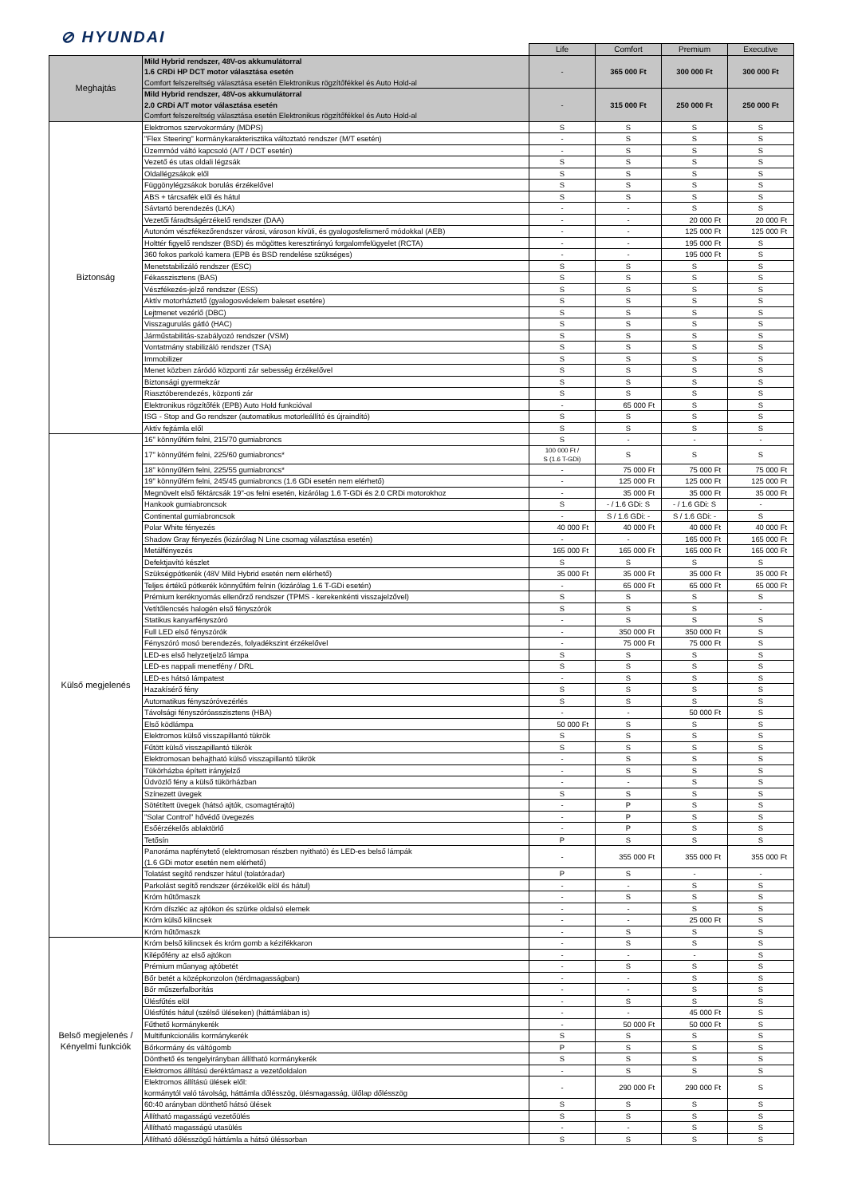⊘ HYUNDAI
| | | Life | Comfort | Premium | Executive |
| Meghajtás | Mild Hybrid rendszer, 48V-os akkumulátorral 1.6 CRDi HP DCT motor választása esetén Comfort felszereltség választása esetén Elektronikus rögzítőfékkel és Auto Hold-al | - | 365 000 Ft | 300 000 Ft | 300 000 Ft |
| | Mild Hybrid rendszer, 48V-os akkumulátorral 2.0 CRDi A/T motor választása esetén Comfort felszereltség választása esetén Elektronikus rögzítőfékkel és Auto Hold-al | - | 315 000 Ft | 250 000 Ft | 250 000 Ft |
| Biztonság | Elektromos szervokormány (MDPS) | S | S | S | S |
| | "Flex Steering" kormánykarakterisztika változtató rendszer (M/T esetén) | - | S | S | S |
| | Üzemmód váltó kapcsoló (A/T / DCT esetén) | - | S | S | S |
| | Vezető és utas oldali légzsák | S | S | S | S |
| | Oldallégzsákok elől | S | S | S | S |
| | Függönylégzsákok borulás érzékelővel | S | S | S | S |
| | ABS + tárcsafék elől és hátul | S | S | S | S |
| | Sávtartó berendezés (LKA) | - | - | S | S |
| | Vezetői fáradtságérzékelő rendszer (DAA) | - | - | 20 000 Ft | 20 000 Ft |
| | Autonóm vészfékezőrendszer városi, városon kívüli, és gyalogosfelismerő módokkal (AEB) | - | - | 125 000 Ft | 125 000 Ft |
| | Holttér figyelő rendszer (BSD) és mögöttes keresztirányú forgalomfelügyelet (RCTA) | - | - | 195 000 Ft | S |
| | 360 fokos parkoló kamera (EPB és BSD rendelése szükséges) | - | - | 195 000 Ft | S |
| | Menetstabilizáló rendszer (ESC) | S | S | S | S |
| | Fékasszisztens (BAS) | S | S | S | S |
| | Vészfékezés-jelző rendszer (ESS) | S | S | S | S |
| | Aktív motorháztető (gyalogosvédelem baleset esetére) | S | S | S | S |
| | Lejtmenet vezérlő (DBC) | S | S | S | S |
| | Visszagurulás gátló (HAC) | S | S | S | S |
| | Járműstabilitás-szabályozó rendszer (VSM) | S | S | S | S |
| | Vontatmány stabilizáló rendszer (TSA) | S | S | S | S |
| | Immobilizer | S | S | S | S |
| | Menet közben záródó központi zár sebesség érzékelővel | S | S | S | S |
| | Biztonsági gyermekzár | S | S | S | S |
| | Riasztóberendezés, központi zár | S | S | S | S |
| | Elektronikus rögzítőfék (EPB) Auto Hold funkcióval | - | 65 000 Ft | S | S |
| | ISG - Stop and Go rendszer (automatikus motorleállító és újraindító) | S | S | S | S |
| | Aktív fejtámla elől | S | S | S | S |
| Külső megjelenés | 16" könnyűfém felni, 215/70 gumiabroncs | S | - | - | - |
| | 17" könnyűfém felni, 225/60 gumiabroncs* | 100 000 Ft / S (1.6 T-GDi) | S | S | S |
| | 18" könnyűfém felni, 225/55 gumiabroncs* | - | 75 000 Ft | 75 000 Ft | 75 000 Ft |
| | 19" könnyűfém felni, 245/45 gumiabroncs (1.6 GDi esetén nem elérhető) | - | 125 000 Ft | 125 000 Ft | 125 000 Ft |
| | Megnövelt első féktárcsák 19"-os felni esetén, kizárólag 1.6 T-GDi és 2.0 CRDi motorokhoz | - | 35 000 Ft | 35 000 Ft | 35 000 Ft |
| | Hankook gumiabroncsok | S | - / 1.6 GDi: S | - / 1.6 GDi: S | - |
| | Continental gumiabroncsok | - | S / 1.6 GDi: - | S / 1.6 GDi: - | S |
| | Polar White fényezés | 40 000 Ft | 40 000 Ft | 40 000 Ft | 40 000 Ft |
| | Shadow Gray fényezés (kizárólag N Line csomag választása esetén) | - | - | 165 000 Ft | 165 000 Ft |
| | Metálfényezés | 165 000 Ft | 165 000 Ft | 165 000 Ft | 165 000 Ft |
| | Defektjavító készlet | S | S | S | S |
| | Szükségpótkerék (48V Mild Hybrid esetén nem elérhető) | 35 000 Ft | 35 000 Ft | 35 000 Ft | 35 000 Ft |
| | Teljes értékű pótkerék könnyűfém felnin (kizárólag 1.6 T-GDi esetén) | - | 65 000 Ft | 65 000 Ft | 65 000 Ft |
| | Prémium keréknyomás ellenőrző rendszer (TPMS - kerekenkénti visszajelzővel) | S | S | S | S |
| | Vetítőlencsés halogén első fényszórók | S | S | S | - |
| | Statikus kanyarfényszóró | - | S | S | S |
| | Full LED első fényszórók | - | 350 000 Ft | 350 000 Ft | S |
| | Fényszóró mosó berendezés, folyadékszint érzékelővel | - | 75 000 Ft | 75 000 Ft | S |
| | LED-es első helyzetjelző lámpa | S | S | S | S |
| | LED-es nappali menetfény / DRL | S | S | S | S |
| | LED-es hátsó lámpatest | - | S | S | S |
| | Hazakísérő fény | S | S | S | S |
| | Automatikus fényszóróvezérlés | S | S | S | S |
| | Távolsági fényszóróasszisztens (HBA) | - | - | 50 000 Ft | S |
| | Első ködlámpa | 50 000 Ft | S | S | S |
| | Elektromos külső visszapillantó tükrök | S | S | S | S |
| | Fűtött külső visszapillantó tükrök | S | S | S | S |
| | Elektromosan behajtható külső visszapillantó tükrök | - | S | S | S |
| | Tükörházba épített irányjelző | - | S | S | S |
| | Üdvözlő fény a külső tükörházban | - | - | S | S |
| | Színezett üvegek | S | S | S | S |
| | Sötétített üvegek (hátsó ajtók, csomagtérajtó) | - | P | S | S |
| | "Solar Control" hővédő üvegezés | - | P | S | S |
| | Esőérzékelős ablaktörlő | - | P | S | S |
| | Tetősín | P | S | S | S |
| | Panoráma napfénytető (elektromosan részben nyitható) és LED-es belső lámpák (1.6 GDi motor esetén nem elérhető) | - | 355 000 Ft | 355 000 Ft | 355 000 Ft |
| | Tolatást segítő rendszer hátul (tolatóradar) | P | S | - | - |
| | Parkolást segítő rendszer (érzékelők elöl és hátul) | - | - | S | S |
| | Króm hűtőmaszk | - | S | S | S |
| | Króm díszléc az ajtókon és szürke oldalsó elemek | - | - | S | S |
| | Króm külső kilincsek | - | - | 25 000 Ft | S |
| | Króm hűtőmaszk | - | S | S | S |
| Belső megjelenés / Kényelmi funkciók | Króm belső kilincsek és króm gomb a kézifékkaron | - | S | S | S |
| | Kilépőfény az első ajtókon | - | - | - | S |
| | Prémium műanyag ajtóbetét | - | S | S | S |
| | Bőr betét a középkonzolon (térdmagasságban) | - | - | S | S |
| | Bőr műszerfalborítás | - | - | S | S |
| | Ülésfűtés elöl | - | S | S | S |
| | Ülésfűtés hátul (szélső üléseken) (háttámlában is) | - | - | 45 000 Ft | S |
| | Fűthető kormánykerék | - | 50 000 Ft | 50 000 Ft | S |
| | Multifunkcionális kormánykerék | S | S | S | S |
| | Bőrkormány és váltógomb | P | S | S | S |
| | Dönthető és tengelyirányban állítható kormánykerék | S | S | S | S |
| | Elektromos állítású deréktámasz a vezetőoldalon | - | S | S | S |
| | Elektromos állítású ülések elől: kormánytól való távolság, háttámla dőlésszög, ülésmagasság, ülőlap dőlésszög | - | 290 000 Ft | 290 000 Ft | S |
| | 60:40 arányban dönthető hátsó ülések | S | S | S | S |
| | Állítható magasságú vezetőülés | S | S | S | S |
| | Állítható magasságú utasülés | - | - | S | S |
| | Állítható dőlésszögű háttámla a hátsó üléssorban | S | S | S | S |